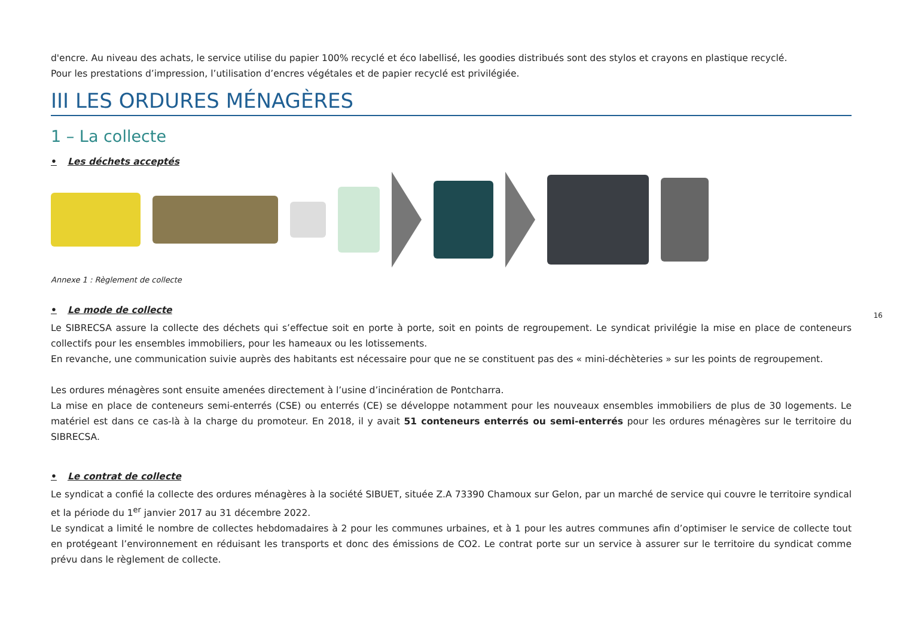d'encre. Au niveau des achats, le service utilise du papier 100% recyclé et éco labellisé, les goodies distribués sont des stylos et crayons en plastique recyclé.
Pour les prestations d’impression, l’utilisation d’encres végétales et de papier recyclé est privilégiée.
III LES ORDURES MÉNAGÈRES
1 – La collecte
• Les déchets acceptés
Annexe 1 : Règlement de collecte
• Le mode de collecte
Le SIBRECSA assure la collecte des déchets qui s’effectue soit en porte à porte, soit en points de regroupement. Le syndicat privilégie la mise en place de conteneurs collectifs pour les ensembles immobiliers, pour les hameaux ou les lotissements.
En revanche, une communication suivie auprès des habitants est nécessaire pour que ne se constituent pas des « mini-déchèteries » sur les points de regroupement.
Les ordures ménagères sont ensuite amenées directement à l’usine d’incinération de Pontcharra.
La mise en place de conteneurs semi-enterrés (CSE) ou enterrés (CE) se développe notamment pour les nouveaux ensembles immobiliers de plus de 30 logements. Le matériel est dans ce cas-là à la charge du promoteur. En 2018, il y avait 51 conteneurs enterrés ou semi-enterrés pour les ordures ménagères sur le territoire du SIBRECSA.
• Le contrat de collecte
Le syndicat a confié la collecte des ordures ménagères à la société SIBUET, située Z.A 73390 Chamoux sur Gelon, par un marché de service qui couvre le territoire syndical et la période du 1<sup>er</sup> janvier 2017 au 31 décembre 2022.
Le syndicat a limité le nombre de collectes hebdomadaires à 2 pour les communes urbaines, et à 1 pour les autres communes afin d’optimiser le service de collecte tout en protégeant l’environnement en réduisant les transports et donc des émissions de CO2. Le contrat porte sur un service à assurer sur le territoire du syndicat comme prévu dans le règlement de collecte.
16